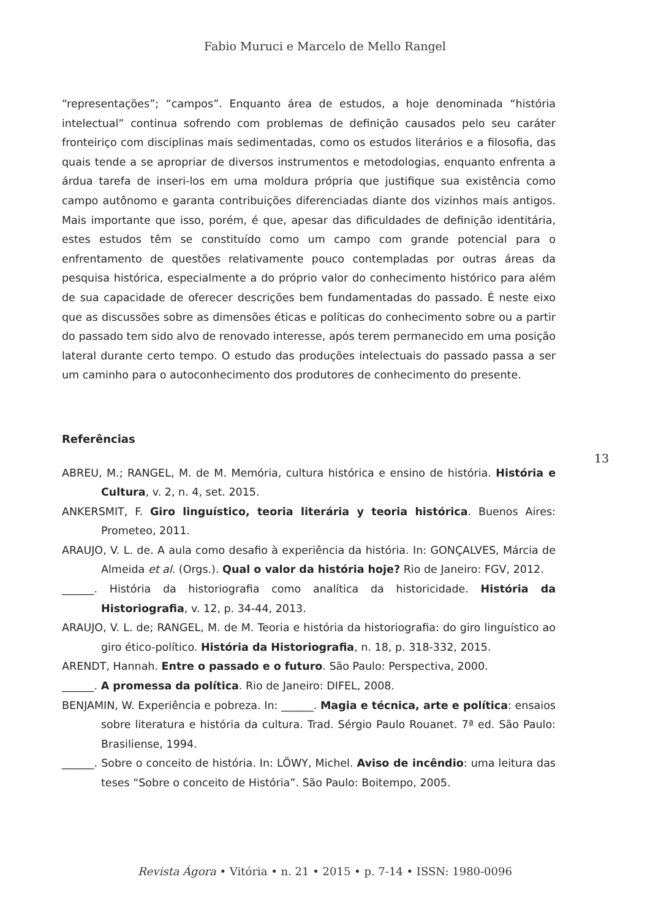Fabio Muruci e Marcelo de Mello Rangel
“representações”; “campos”. Enquanto área de estudos, a hoje denominada “história intelectual” continua sofrendo com problemas de definição causados pelo seu caráter fronteiriço com disciplinas mais sedimentadas, como os estudos literários e a filosofia, das quais tende a se apropriar de diversos instrumentos e metodologias, enquanto enfrenta a árdua tarefa de inseri-los em uma moldura própria que justifique sua existência como campo autônomo e garanta contribuições diferenciadas diante dos vizinhos mais antigos. Mais importante que isso, porém, é que, apesar das dificuldades de definição identitária, estes estudos têm se constituído como um campo com grande potencial para o enfrentamento de questões relativamente pouco contempladas por outras áreas da pesquisa histórica, especialmente a do próprio valor do conhecimento histórico para além de sua capacidade de oferecer descrições bem fundamentadas do passado. É neste eixo que as discussões sobre as dimensões éticas e políticas do conhecimento sobre ou a partir do passado tem sido alvo de renovado interesse, após terem permanecido em uma posição lateral durante certo tempo. O estudo das produções intelectuais do passado passa a ser um caminho para o autoconhecimento dos produtores de conhecimento do presente.
Referências
ABREU, M.; RANGEL, M. de M. Memória, cultura histórica e ensino de história. História e Cultura, v. 2, n. 4, set. 2015.
ANKERSMIT, F. Giro linguístico, teoria literária y teoria histórica. Buenos Aires: Prometeo, 2011.
ARAUJO, V. L. de. A aula como desafio à experiência da história. In: GONÇALVES, Márcia de Almeida et al. (Orgs.). Qual o valor da história hoje? Rio de Janeiro: FGV, 2012.
______. História da historiografia como analítica da historicidade. História da Historiografia, v. 12, p. 34-44, 2013.
ARAUJO, V. L. de; RANGEL, M. de M. Teoria e história da historiografia: do giro linguístico ao giro ético-político. História da Historiografia, n. 18, p. 318-332, 2015.
ARENDT, Hannah. Entre o passado e o futuro. São Paulo: Perspectiva, 2000.
______. A promessa da política. Rio de Janeiro: DIFEL, 2008.
BENJAMIN, W. Experiência e pobreza. In: ______. Magia e técnica, arte e política: ensaios sobre literatura e história da cultura. Trad. Sérgio Paulo Rouanet. 7ª ed. São Paulo: Brasiliense, 1994.
______. Sobre o conceito de história. In: LÖWY, Michel. Aviso de incêndio: uma leitura das teses “Sobre o conceito de História”. São Paulo: Boitempo, 2005.
13
Revista Ágora • Vitória • n. 21 • 2015 • p. 7-14 • ISSN: 1980-0096